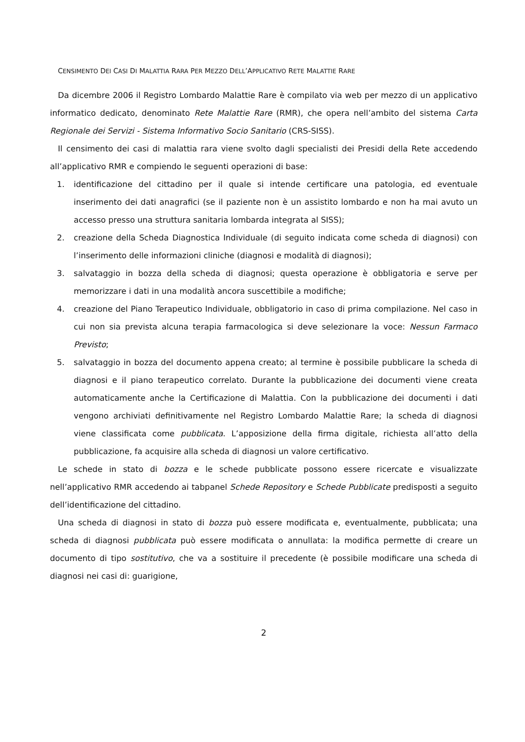CENSIMENTO DEI CASI DI MALATTIA RARA PER MEZZO DELL’APPLICATIVO RETE MALATTIE RARE
Da dicembre 2006 il Registro Lombardo Malattie Rare è compilato via web per mezzo di un applicativo informatico dedicato, denominato Rete Malattie Rare (RMR), che opera nell’ambito del sistema Carta Regionale dei Servizi - Sistema Informativo Socio Sanitario (CRS-SISS).
Il censimento dei casi di malattia rara viene svolto dagli specialisti dei Presidi della Rete accedendo all’applicativo RMR e compiendo le seguenti operazioni di base:
1. identificazione del cittadino per il quale si intende certificare una patologia, ed eventuale inserimento dei dati anagrafici (se il paziente non è un assistito lombardo e non ha mai avuto un accesso presso una struttura sanitaria lombarda integrata al SISS);
2. creazione della Scheda Diagnostica Individuale (di seguito indicata come scheda di diagnosi) con l’inserimento delle informazioni cliniche (diagnosi e modalità di diagnosi);
3. salvataggio in bozza della scheda di diagnosi; questa operazione è obbligatoria e serve per memorizzare i dati in una modalità ancora suscettibile a modifiche;
4. creazione del Piano Terapeutico Individuale, obbligatorio in caso di prima compilazione. Nel caso in cui non sia prevista alcuna terapia farmacologica si deve selezionare la voce: Nessun Farmaco Previsto;
5. salvataggio in bozza del documento appena creato; al termine è possibile pubblicare la scheda di diagnosi e il piano terapeutico correlato. Durante la pubblicazione dei documenti viene creata automaticamente anche la Certificazione di Malattia. Con la pubblicazione dei documenti i dati vengono archiviati definitivamente nel Registro Lombardo Malattie Rare; la scheda di diagnosi viene classificata come pubblicata. L’apposizione della firma digitale, richiesta all’atto della pubblicazione, fa acquisire alla scheda di diagnosi un valore certificativo.
Le schede in stato di bozza e le schede pubblicate possono essere ricercate e visualizzate nell’applicativo RMR accedendo ai tabpanel Schede Repository e Schede Pubblicate predisposti a seguito dell’identificazione del cittadino.
Una scheda di diagnosi in stato di bozza può essere modificata e, eventualmente, pubblicata; una scheda di diagnosi pubblicata può essere modificata o annullata: la modifica permette di creare un documento di tipo sostitutivo, che va a sostituire il precedente (è possibile modificare una scheda di diagnosi nei casi di: guarigione,
2